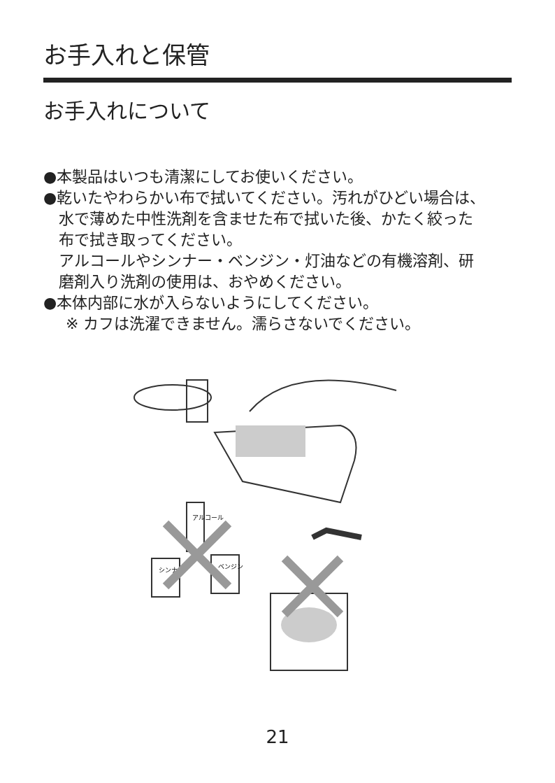お手入れと保管
お手入れについて
●本製品はいつも清潔にしてお使いください。
●乾いたやわらかい布で拭いてください。汚れがひどい場合は、
水で薄めた中性洗剤を含ませた布で拭いた後、かたく絞った
布で拭き取ってください。
アルコールやシンナー・ベンジン・灯油などの有機溶剤、研
磨剤入り洗剤の使用は、おやめください。
●本体内部に水が入らないようにしてください。
※ カフは洗濯できません。濡らさないでください。
アルコール
シンナー
ベンジン
21